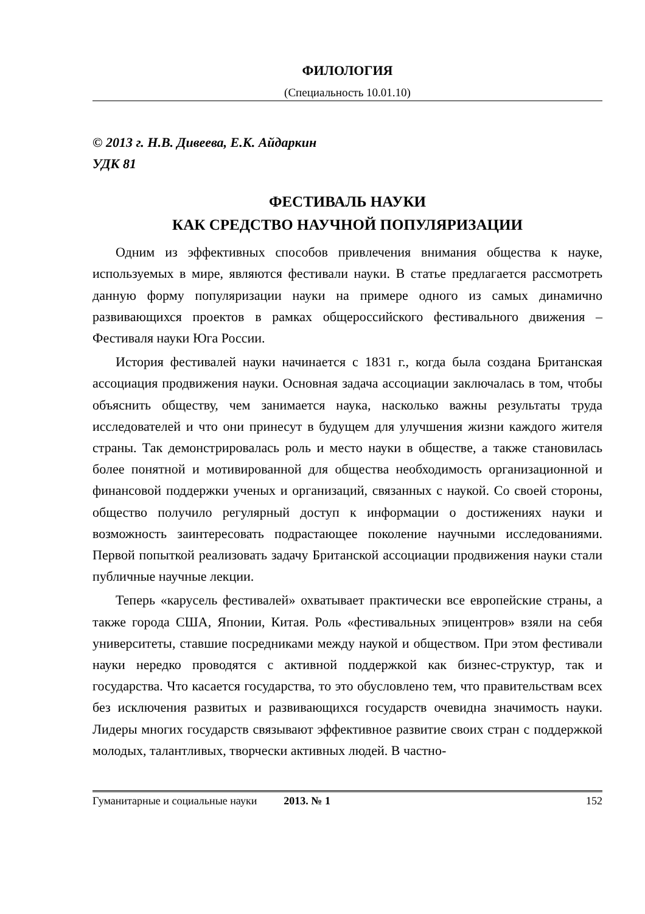ФИЛОЛОГИЯ
(Специальность 10.01.10)
© 2013 г. Н.В. Дивеева, Е.К. Айдаркин
УДК 81
ФЕСТИВАЛЬ НАУКИ
КАК СРЕДСТВО НАУЧНОЙ ПОПУЛЯРИЗАЦИИ
Одним из эффективных способов привлечения внимания общества к науке, используемых в мире, являются фестивали науки. В статье предлагается рассмотреть данную форму популяризации науки на примере одного из самых динамично развивающихся проектов в рамках общероссийского фестивального движения – Фестиваля науки Юга России.
История фестивалей науки начинается с 1831 г., когда была создана Британская ассоциация продвижения науки. Основная задача ассоциации заключалась в том, чтобы объяснить обществу, чем занимается наука, насколько важны результаты труда исследователей и что они принесут в будущем для улучшения жизни каждого жителя страны. Так демонстрировалась роль и место науки в обществе, а также становилась более понятной и мотивированной для общества необходимость организационной и финансовой поддержки ученых и организаций, связанных с наукой. Со своей стороны, общество получило регулярный доступ к информации о достижениях науки и возможность заинтересовать подрастающее поколение научными исследованиями. Первой попыткой реализовать задачу Британской ассоциации продвижения науки стали публичные научные лекции.
Теперь «карусель фестивалей» охватывает практически все европейские страны, а также города США, Японии, Китая. Роль «фестивальных эпицентров» взяли на себя университеты, ставшие посредниками между наукой и обществом. При этом фестивали науки нередко проводятся с активной поддержкой как бизнес-структур, так и государства. Что касается государства, то это обусловлено тем, что правительствам всех без исключения развитых и развивающихся государств очевидна значимость науки. Лидеры многих государств связывают эффективное развитие своих стран с поддержкой молодых, талантливых, творчески активных людей. В частно-
Гуманитарные и социальные науки 2013. № 1 152